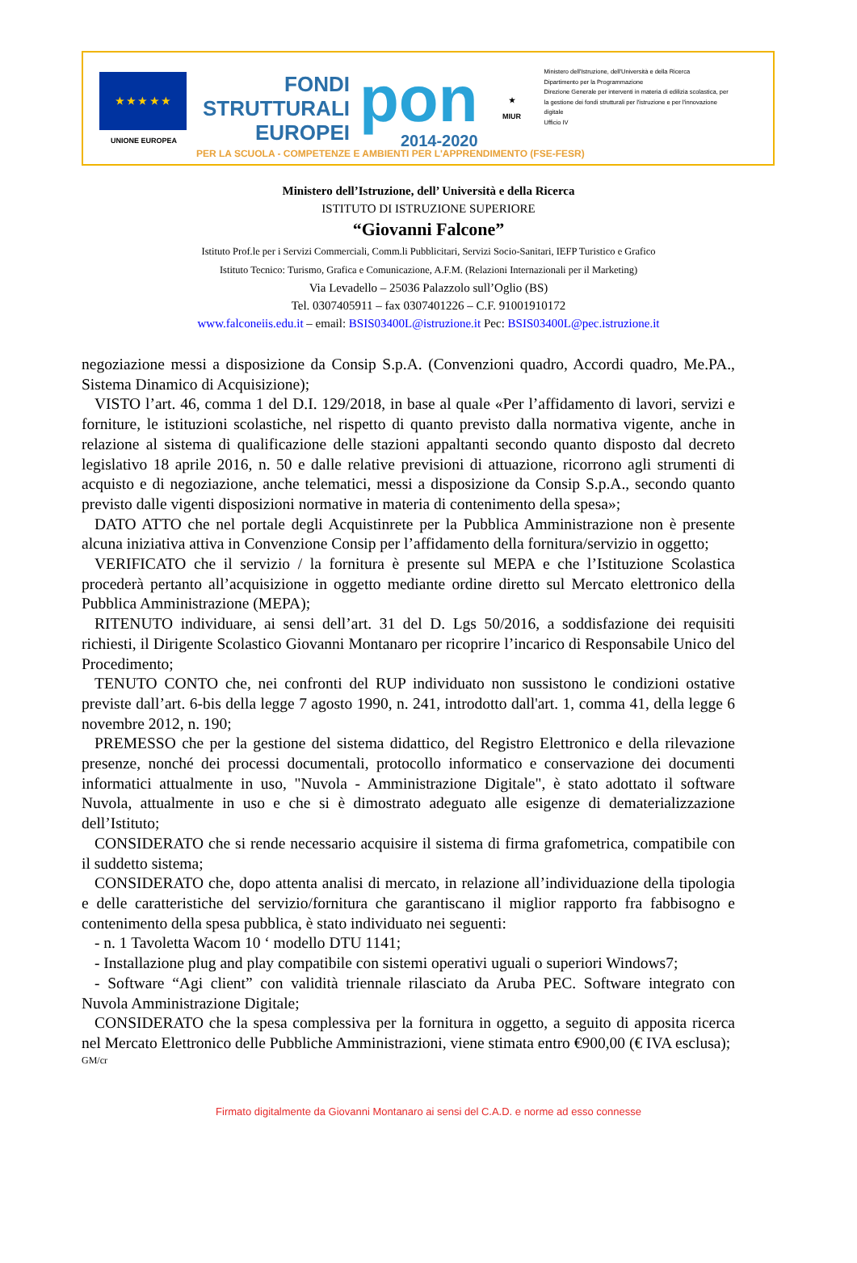★ ★ ★ ★ ★
UNIONE EUROPEA
FONDI
STRUTTURALI
EUROPEI
pon
2014-2020
★
MIUR
Ministero dell'Istruzione, dell'Università e della Ricerca
Dipartimento per la Programmazione
Direzione Generale per interventi in materia di edilizia scolastica, per la gestione dei fondi strutturali per l'istruzione e per l'innovazione digitale
Ufficio IV
PER LA SCUOLA - COMPETENZE E AMBIENTI PER L'APPRENDIMENTO (FSE-FESR)
Ministero dell’Istruzione, dell’ Università e della Ricerca
ISTITUTO DI ISTRUZIONE SUPERIORE
“Giovanni Falcone”
Istituto Prof.le per i Servizi Commerciali, Comm.li Pubblicitari, Servizi Socio-Sanitari, IEFP Turistico e Grafico
Istituto Tecnico: Turismo, Grafica e Comunicazione, A.F.M. (Relazioni Internazionali per il Marketing)
Via Levadello – 25036 Palazzolo sull’Oglio (BS)
Tel. 0307405911 – fax 0307401226 – C.F. 91001910172
www.falconeiis.edu.it – email: BSIS03400L@istruzione.it Pec: BSIS03400L@pec.istruzione.it
negoziazione messi a disposizione da Consip S.p.A. (Convenzioni quadro, Accordi quadro, Me.PA., Sistema Dinamico di Acquisizione);
VISTO l’art. 46, comma 1 del D.I. 129/2018, in base al quale «Per l’affidamento di lavori, servizi e forniture, le istituzioni scolastiche, nel rispetto di quanto previsto dalla normativa vigente, anche in relazione al sistema di qualificazione delle stazioni appaltanti secondo quanto disposto dal decreto legislativo 18 aprile 2016, n. 50 e dalle relative previsioni di attuazione, ricorrono agli strumenti di acquisto e di negoziazione, anche telematici, messi a disposizione da Consip S.p.A., secondo quanto previsto dalle vigenti disposizioni normative in materia di contenimento della spesa»;
DATO ATTO che nel portale degli Acquistinrete per la Pubblica Amministrazione non è presente alcuna iniziativa attiva in Convenzione Consip per l’affidamento della fornitura/servizio in oggetto;
VERIFICATO che il servizio / la fornitura è presente sul MEPA e che l’Istituzione Scolastica procederà pertanto all’acquisizione in oggetto mediante ordine diretto sul Mercato elettronico della Pubblica Amministrazione (MEPA);
RITENUTO individuare, ai sensi dell’art. 31 del D. Lgs 50/2016, a soddisfazione dei requisiti richiesti, il Dirigente Scolastico Giovanni Montanaro per ricoprire l’incarico di Responsabile Unico del Procedimento;
TENUTO CONTO che, nei confronti del RUP individuato non sussistono le condizioni ostative previste dall’art. 6-bis della legge 7 agosto 1990, n. 241, introdotto dall'art. 1, comma 41, della legge 6 novembre 2012, n. 190;
PREMESSO che per la gestione del sistema didattico, del Registro Elettronico e della rilevazione presenze, nonché dei processi documentali, protocollo informatico e conservazione dei documenti informatici attualmente in uso, "Nuvola - Amministrazione Digitale", è stato adottato il software Nuvola, attualmente in uso e che si è dimostrato adeguato alle esigenze di dematerializzazione dell’Istituto;
CONSIDERATO che si rende necessario acquisire il sistema di firma grafometrica, compatibile con il suddetto sistema;
CONSIDERATO che, dopo attenta analisi di mercato, in relazione all’individuazione della tipologia e delle caratteristiche del servizio/fornitura che garantiscano il miglior rapporto fra fabbisogno e contenimento della spesa pubblica, è stato individuato nei seguenti:
- n. 1 Tavoletta Wacom 10 ‘ modello DTU 1141;
- Installazione plug and play compatibile con sistemi operativi uguali o superiori Windows7;
- Software “Agi client” con validità triennale rilasciato da Aruba PEC. Software integrato con Nuvola Amministrazione Digitale;
CONSIDERATO che la spesa complessiva per la fornitura in oggetto, a seguito di apposita ricerca nel Mercato Elettronico delle Pubbliche Amministrazioni, viene stimata entro €900,00 (€ IVA esclusa);
GM/cr
Firmato digitalmente da Giovanni Montanaro ai sensi del C.A.D. e norme ad esso connesse